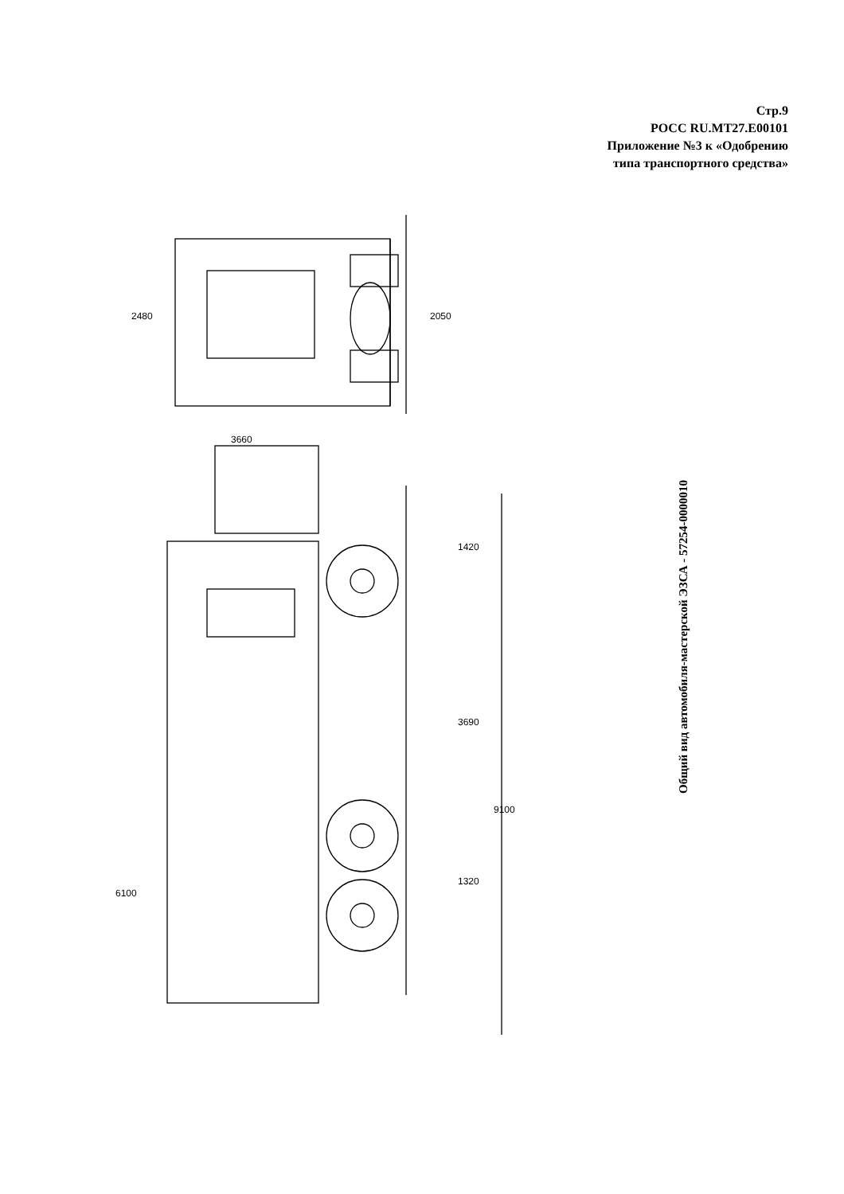Стр.9
РОСС RU.MT27.E00101
Приложение №3 к «Одобрению
типа транспортного средства»
Общий вид автомобиля-мастерской ЭЗСА - 57254-0000010
2480 2050
3660
1420
3690
9100
1320
6100